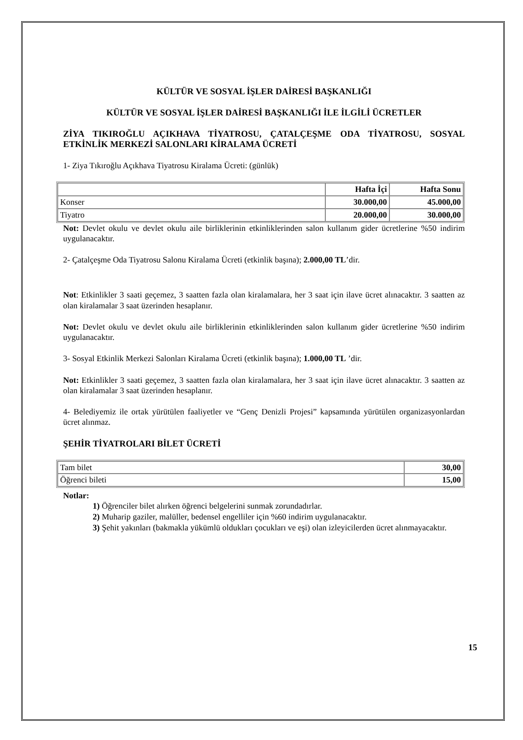KÜLTÜR VE SOSYAL İŞLER DAİRESİ BAŞKANLIĞI
KÜLTÜR VE SOSYAL İŞLER DAİRESİ BAŞKANLIĞI İLE İLGİLİ ÜCRETLER
ZİYA TIKIROĞLU AÇIKHAVA TİYATROSU, ÇATALÇEŞME ODA TİYATROSU, SOSYAL ETKİNLİK MERKEZİ SALONLARI KİRALAMA ÜCRETİ
1- Ziya Tıkıroğlu Açıkhava Tiyatrosu Kiralama Ücreti: (günlük)
| | Hafta İçi | Hafta Sonu |
| --- | --- | --- |
| Konser | 30.000,00 | 45.000,00 |
| Tiyatro | 20.000,00 | 30.000,00 |
Not: Devlet okulu ve devlet okulu aile birliklerinin etkinliklerinden salon kullanım gider ücretlerine %50 indirim uygulanacaktır.
2- Çatalçeşme Oda Tiyatrosu Salonu Kiralama Ücreti (etkinlik başına); 2.000,00 TL’dir.
Not: Etkinlikler 3 saati geçemez, 3 saatten fazla olan kiralamalara, her 3 saat için ilave ücret alınacaktır. 3 saatten az olan kiralamalar 3 saat üzerinden hesaplanır.
Not: Devlet okulu ve devlet okulu aile birliklerinin etkinliklerinden salon kullanım gider ücretlerine %50 indirim uygulanacaktır.
3- Sosyal Etkinlik Merkezi Salonları Kiralama Ücreti (etkinlik başına); 1.000,00 TL ’dir.
Not: Etkinlikler 3 saati geçemez, 3 saatten fazla olan kiralamalara, her 3 saat için ilave ücret alınacaktır. 3 saatten az olan kiralamalar 3 saat üzerinden hesaplanır.
4- Belediyemiz ile ortak yürütülen faaliyetler ve “Genç Denizli Projesi” kapsamında yürütülen organizasyonlardan ücret alınmaz.
ŞEHİR TİYATROLARI BİLET ÜCRETİ
| Tam bilet | 30,00 |
| Öğrenci bileti | 15,00 |
Notlar:
1) Öğrenciler bilet alırken öğrenci belgelerini sunmak zorundadırlar.
2) Muharip gaziler, malüller, bedensel engelliler için %60 indirim uygulanacaktır.
3) Şehit yakınları (bakmakla yükümlü oldukları çocukları ve eşi) olan izleyicilerden ücret alınmayacaktır.
15